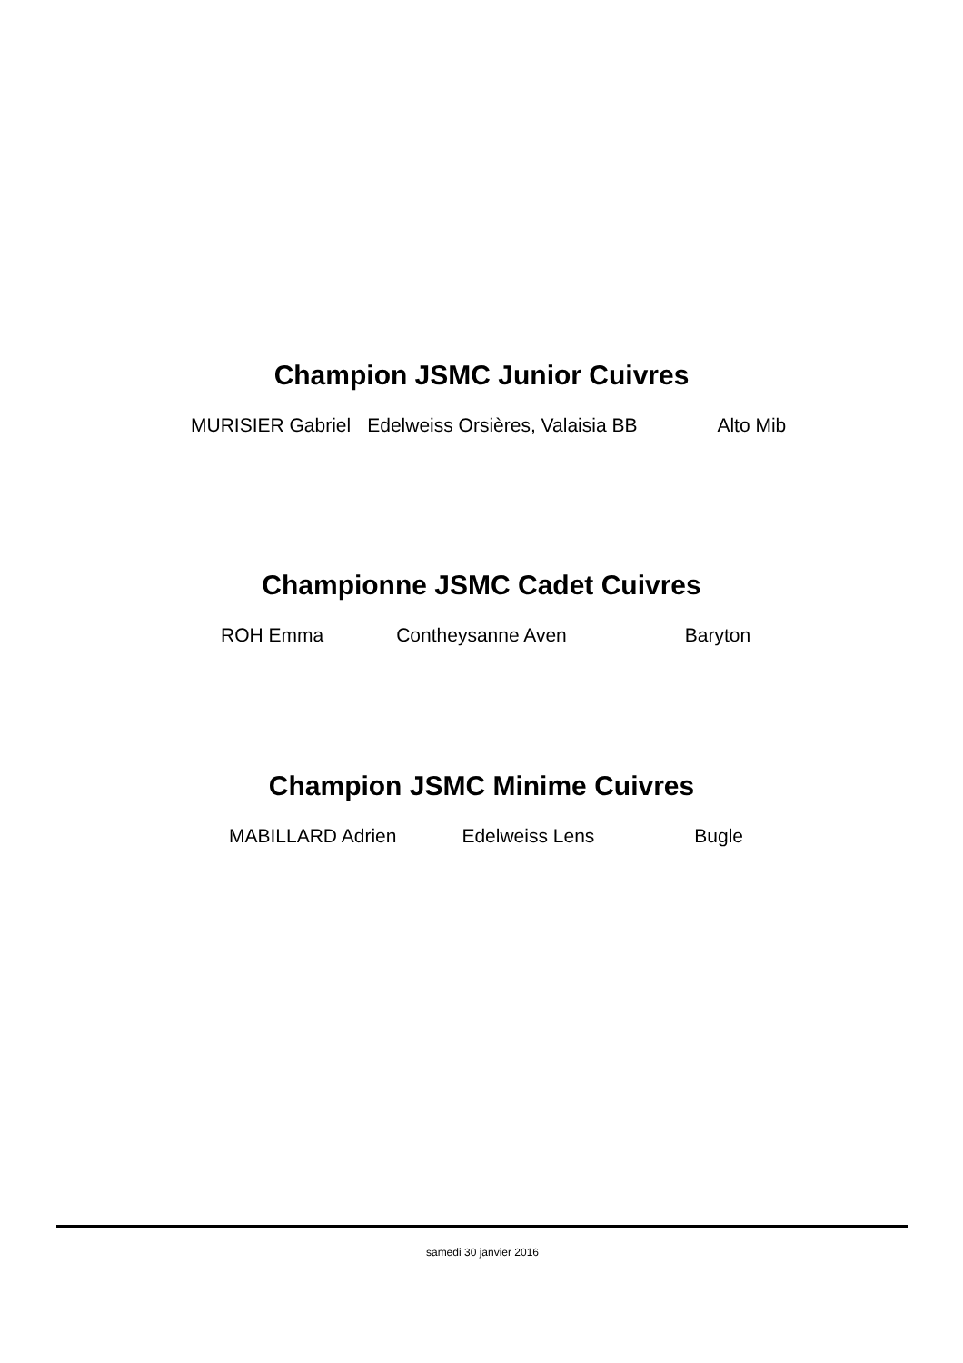Champion JSMC Junior Cuivres
MURISIER Gabriel Edelweiss Orsières, Valaisia BB Alto Mib
Championne JSMC Cadet Cuivres
ROH Emma Contheysanne Aven Baryton
Champion JSMC Minime Cuivres
MABILLARD Adrien Edelweiss Lens Bugle
samedi 30 janvier 2016